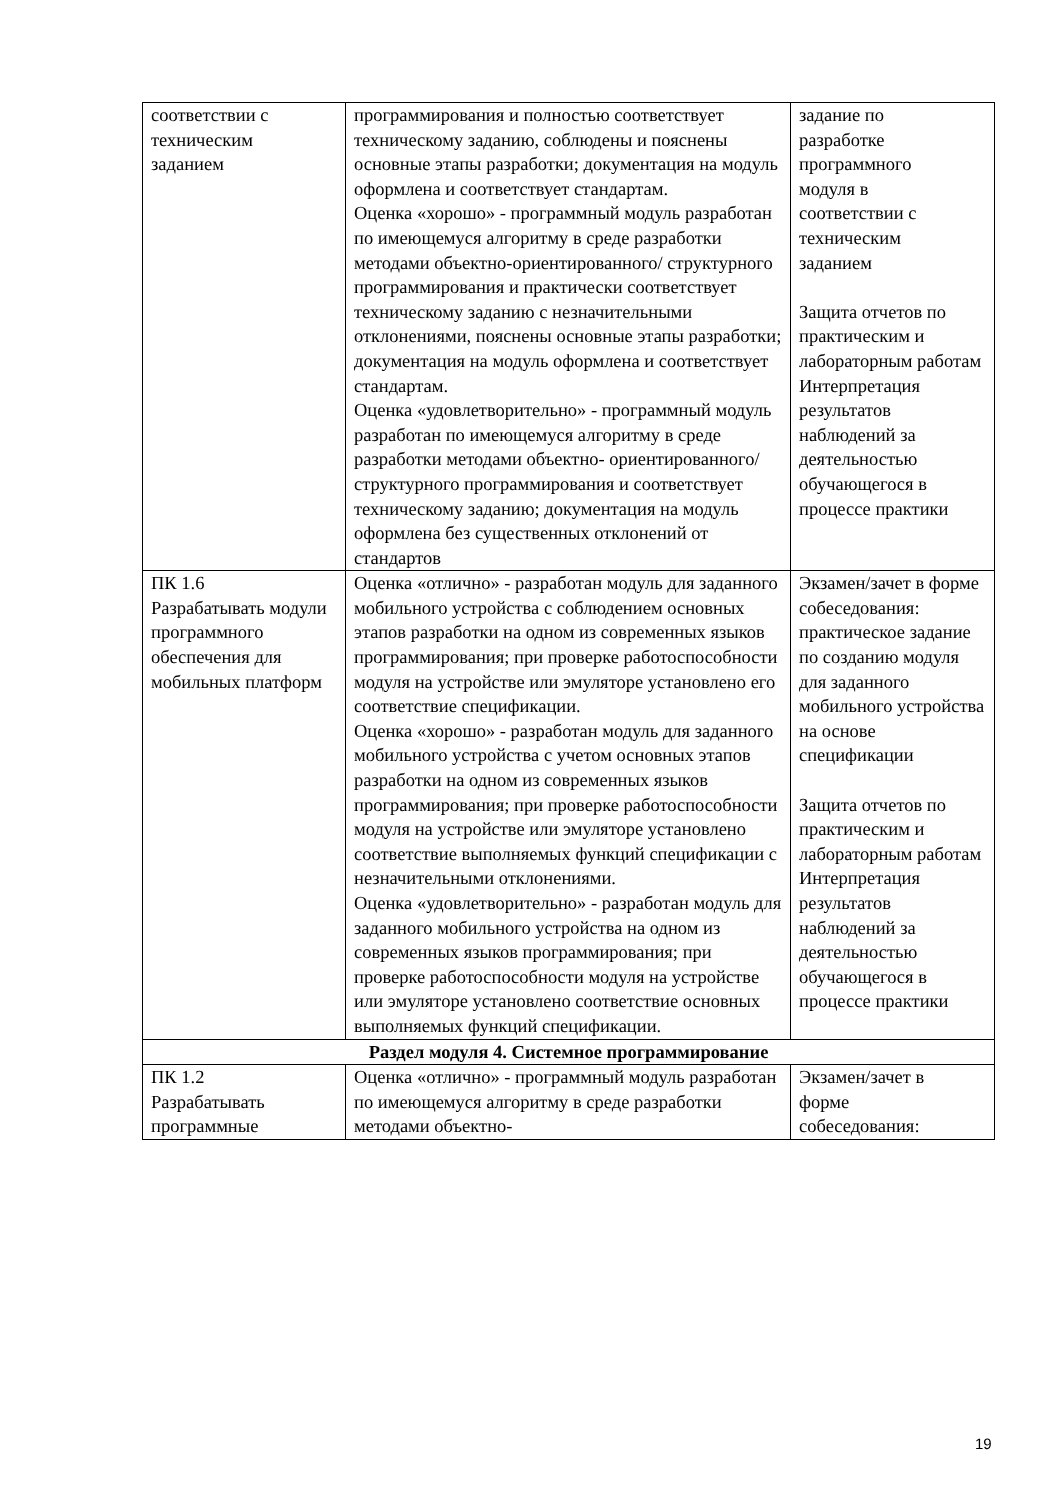| соответствии с техническим заданием | программирования и полностью соответствует техническому заданию, соблюдены и пояснены основные этапы разработки; документация на модуль оформлена и соответствует стандартам. Оценка «хорошо» - программный модуль разработан по имеющемуся алгоритму в среде разработки методами объектно-ориентированного/ структурного программирования и практически соответствует техническому заданию с незначительными отклонениями, пояснены основные этапы разработки; документация на модуль оформлена и соответствует стандартам. Оценка «удовлетворительно» - программный модуль разработан по имеющемуся алгоритму в среде разработки методами объектно- ориентированного/ структурного программирования и соответствует техническому заданию; документация на модуль оформлена без существенных отклонений от стандартов | задание по разработке программного модуля в соответствии с техническим заданием Защита отчетов по практическим и лабораторным работам Интерпретация результатов наблюдений за деятельностью обучающегося в процессе практики |
| ПК 1.6 Разрабатывать модули программного обеспечения для мобильных платформ | Оценка «отлично» - разработан модуль для заданного мобильного устройства с соблюдением основных этапов разработки на одном из современных языков программирования; при проверке работоспособности модуля на устройстве или эмуляторе установлено его соответствие спецификации. Оценка «хорошо» - разработан модуль для заданного мобильного устройства с учетом основных этапов разработки на одном из современных языков программирования; при проверке работоспособности модуля на устройстве или эмуляторе установлено соответствие выполняемых функций спецификации с незначительными отклонениями. Оценка «удовлетворительно» - разработан модуль для заданного мобильного устройства на одном из современных языков программирования; при проверке работоспособности модуля на устройстве или эмуляторе установлено соответствие основных выполняемых функций спецификации. | Экзамен/зачет в форме собеседования: практическое задание по созданию модуля для заданного мобильного устройства на основе спецификации Защита отчетов по практическим и лабораторным работам Интерпретация результатов наблюдений за деятельностью обучающегося в процессе практики |
| Раздел модуля 4. Системное программирование | | |
| ПК 1.2 Разрабатывать программные | Оценка «отлично» - программный модуль разработан по имеющемуся алгоритму в среде разработки методами объектно- | Экзамен/зачет в форме собеседования: |
19